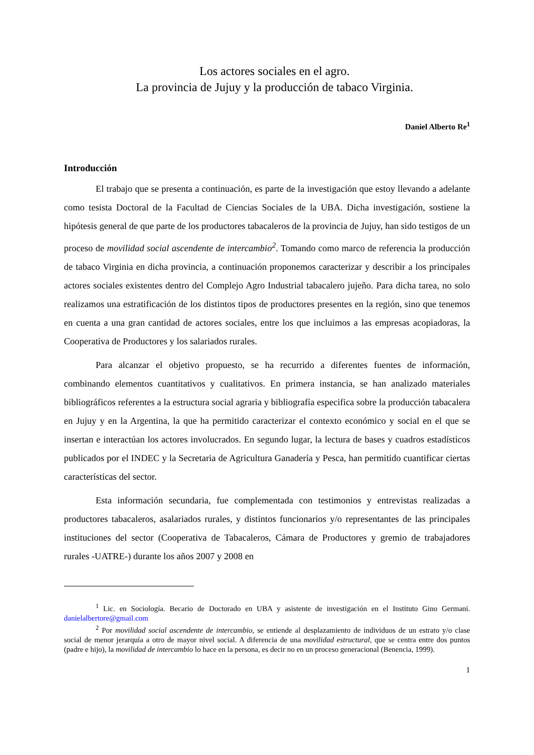Los actores sociales en el agro.
La provincia de Jujuy y la producción de tabaco Virginia.
Daniel Alberto Re<sup>1</sup>
Introducción
El trabajo que se presenta a continuación, es parte de la investigación que estoy llevando a adelante como tesista Doctoral de la Facultad de Ciencias Sociales de la UBA. Dicha investigación, sostiene la hipótesis general de que parte de los productores tabacaleros de la provincia de Jujuy, han sido testigos de un proceso de movilidad social ascendente de intercambio<sup>2</sup>. Tomando como marco de referencia la producción de tabaco Virginia en dicha provincia, a continuación proponemos caracterizar y describir a los principales actores sociales existentes dentro del Complejo Agro Industrial tabacalero jujeño. Para dicha tarea, no solo realizamos una estratificación de los distintos tipos de productores presentes en la región, sino que tenemos en cuenta a una gran cantidad de actores sociales, entre los que incluimos a las empresas acopiadoras, la Cooperativa de Productores y los salariados rurales.
Para alcanzar el objetivo propuesto, se ha recurrido a diferentes fuentes de información, combinando elementos cuantitativos y cualitativos. En primera instancia, se han analizado materiales bibliográficos referentes a la estructura social agraria y bibliografía especifica sobre la producción tabacalera en Jujuy y en la Argentina, la que ha permitido caracterizar el contexto económico y social en el que se insertan e interactúan los actores involucrados. En segundo lugar, la lectura de bases y cuadros estadísticos publicados por el INDEC y la Secretaria de Agricultura Ganadería y Pesca, han permitido cuantificar ciertas características del sector.
Esta información secundaria, fue complementada con testimonios y entrevistas realizadas a productores tabacaleros, asalariados rurales, y distintos funcionarios y/o representantes de las principales instituciones del sector (Cooperativa de Tabacaleros, Cámara de Productores y gremio de trabajadores rurales -UATRE-) durante los años 2007 y 2008 en
<sup>1</sup> Lic. en Sociología. Becario de Doctorado en UBA y asistente de investigación en el Instituto Gino Germani. danielalbertore@gmail.com
<sup>2</sup> Por movilidad social ascendente de intercambio, se entiende al desplazamiento de individuos de un estrato y/o clase social de menor jerarquía a otro de mayor nivel social. A diferencia de una movilidad estructural, que se centra entre dos puntos (padre e hijo), la movilidad de intercambio lo hace en la persona, es decir no en un proceso generacional (Benencia, 1999).
1